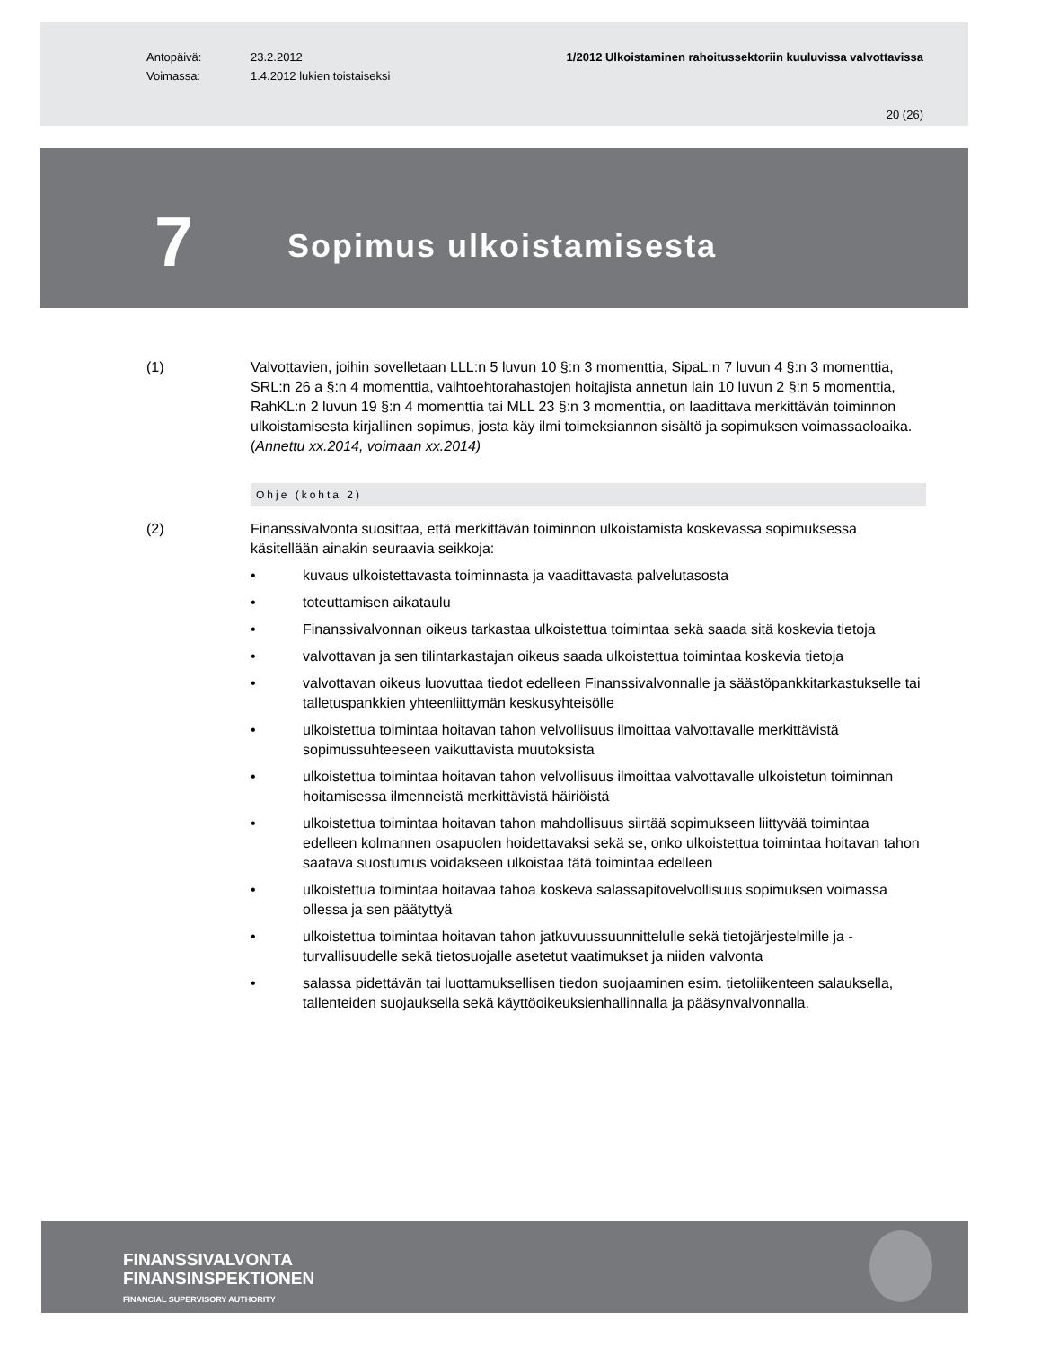Antopäivä:
Voimassa:
23.2.2012
1.4.2012 lukien toistaiseksi
1/2012 Ulkoistaminen rahoitussektoriin kuuluvissa valvottavissa
20 (26)
7
Sopimus ulkoistamisesta
(1) Valvottavien, joihin sovelletaan LLL:n 5 luvun 10 §:n 3 momenttia, SipaL:n 7 luvun 4 §:n 3 momenttia, SRL:n 26 a §:n 4 momenttia, vaihtoehtorahastojen hoitajista annetun lain 10 luvun 2 §:n 5 momenttia, RahKL:n 2 luvun 19 §:n 4 momenttia tai MLL 23 §:n 3 momenttia, on laadittava merkittävän toiminnon ulkoistamisesta kirjallinen sopimus, josta käy ilmi toimeksiannon sisältö ja sopimuksen voimassaoloaika. (Annettu xx.2014, voimaan xx.2014)
Ohje (kohta 2)
(2) Finanssivalvonta suosittaa, että merkittävän toiminnon ulkoistamista koskevassa sopimuksessa käsitellään ainakin seuraavia seikkoja:
• kuvaus ulkoistettavasta toiminnasta ja vaadittavasta palvelutasosta
• toteuttamisen aikataulu
• Finanssivalvonnan oikeus tarkastaa ulkoistettua toimintaa sekä saada sitä koskevia tietoja
• valvottavan ja sen tilintarkastajan oikeus saada ulkoistettua toimintaa koskevia tietoja
• valvottavan oikeus luovuttaa tiedot edelleen Finanssivalvonnalle ja säästöpankkitarkastukselle tai talletuspankkien yhteenliittymän keskusyhteisölle
• ulkoistettua toimintaa hoitavan tahon velvollisuus ilmoittaa valvottavalle merkittävistä sopimussuhteeseen vaikuttavista muutoksista
• ulkoistettua toimintaa hoitavan tahon velvollisuus ilmoittaa valvottavalle ulkoistetun toiminnan hoitamisessa ilmenneistä merkittävistä häiriöistä
• ulkoistettua toimintaa hoitavan tahon mahdollisuus siirtää sopimukseen liittyvää toimintaa edelleen kolmannen osapuolen hoidettavaksi sekä se, onko ulkoistettua toimintaa hoitavan tahon saatava suostumus voidakseen ulkoistaa tätä toimintaa edelleen
• ulkoistettua toimintaa hoitavaa tahoa koskeva salassapitovelvollisuus sopimuksen voimassa ollessa ja sen päätyttyä
• ulkoistettua toimintaa hoitavan tahon jatkuvuussuunnittelulle sekä tietojärjestelmille ja -turvallisuudelle sekä tietosuojalle asetetut vaatimukset ja niiden valvonta
• salassa pidettävän tai luottamuksellisen tiedon suojaaminen esim. tietoliikenteen salauksella, tallenteiden suojauksella sekä käyttöoikeuksienhallinnalla ja pääsynvalvonnalla.
FINANSSIVALVONTA
FINANSINSPEKTIONEN
FINANCIAL SUPERVISORY AUTHORITY